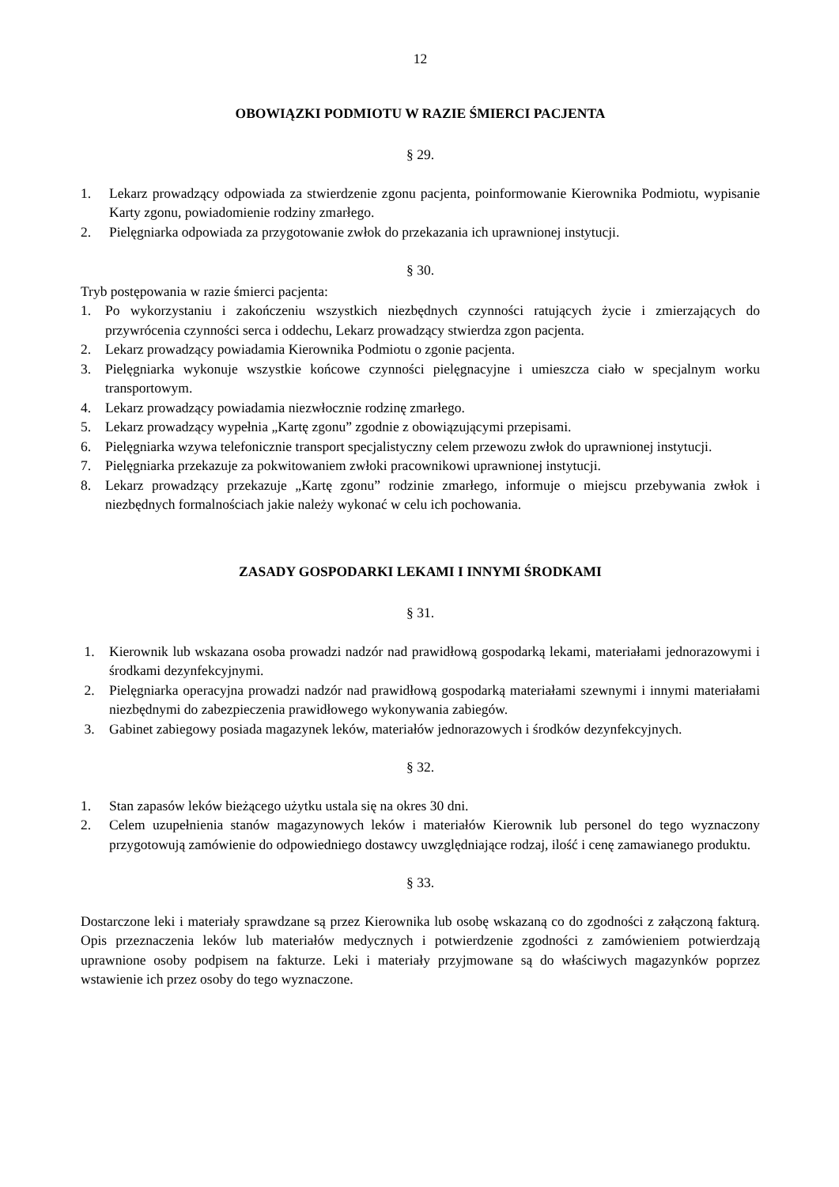12
OBOWIĄZKI PODMIOTU W RAZIE ŚMIERCI PACJENTA
§ 29.
1. Lekarz prowadzący odpowiada za stwierdzenie zgonu pacjenta, poinformowanie Kierownika Podmiotu, wypisanie Karty zgonu, powiadomienie rodziny zmarłego.
2. Pielęgniarka odpowiada za przygotowanie zwłok do przekazania ich uprawnionej instytucji.
§ 30.
Tryb postępowania w razie śmierci pacjenta:
1. Po wykorzystaniu i zakończeniu wszystkich niezbędnych czynności ratujących życie i zmierzających do przywrócenia czynności serca i oddechu, Lekarz prowadzący stwierdza zgon pacjenta.
2. Lekarz prowadzący powiadamia Kierownika Podmiotu o zgonie pacjenta.
3. Pielęgniarka wykonuje wszystkie końcowe czynności pielęgnacyjne i umieszcza ciało w specjalnym worku transportowym.
4. Lekarz prowadzący powiadamia niezwłocznie rodzinę zmarłego.
5. Lekarz prowadzący wypełnia „Kartę zgonu” zgodnie z obowiązującymi przepisami.
6. Pielęgniarka wzywa telefonicznie transport specjalistyczny celem przewozu zwłok do uprawnionej instytucji.
7. Pielęgniarka przekazuje za pokwitowaniem zwłoki pracownikowi uprawnionej instytucji.
8. Lekarz prowadzący przekazuje „Kartę zgonu” rodzinie zmarłego, informuje o miejscu przebywania zwłok i niezbędnych formalnościach jakie należy wykonać w celu ich pochowania.
ZASADY GOSPODARKI LEKAMI I INNYMI ŚRODKAMI
§ 31.
1. Kierownik lub wskazana osoba prowadzi nadzór nad prawidłową gospodarką lekami, materiałami jednorazowymi i środkami dezynfekcyjnymi.
2. Pielęgniarka operacyjna prowadzi nadzór nad prawidłową gospodarką materiałami szewnymi i innymi materiałami niezbędnymi do zabezpieczenia prawidłowego wykonywania zabiegów.
3. Gabinet zabiegowy posiada magazynek leków, materiałów jednorazowych i środków dezynfekcyjnych.
§ 32.
1. Stan zapasów leków bieżącego użytku ustala się na okres 30 dni.
2. Celem uzupełnienia stanów magazynowych leków i materiałów Kierownik lub personel do tego wyznaczony przygotowują zamówienie do odpowiedniego dostawcy uwzględniające rodzaj, ilość i cenę zamawianego produktu.
§ 33.
Dostarczone leki i materiały sprawdzane są przez Kierownika lub osobę wskazaną co do zgodności z załączoną fakturą. Opis przeznaczenia leków lub materiałów medycznych i potwierdzenie zgodności z zamówieniem potwierdzają uprawnione osoby podpisem na fakturze. Leki i materiały przyjmowane są do właściwych magazynków poprzez wstawienie ich przez osoby do tego wyznaczone.